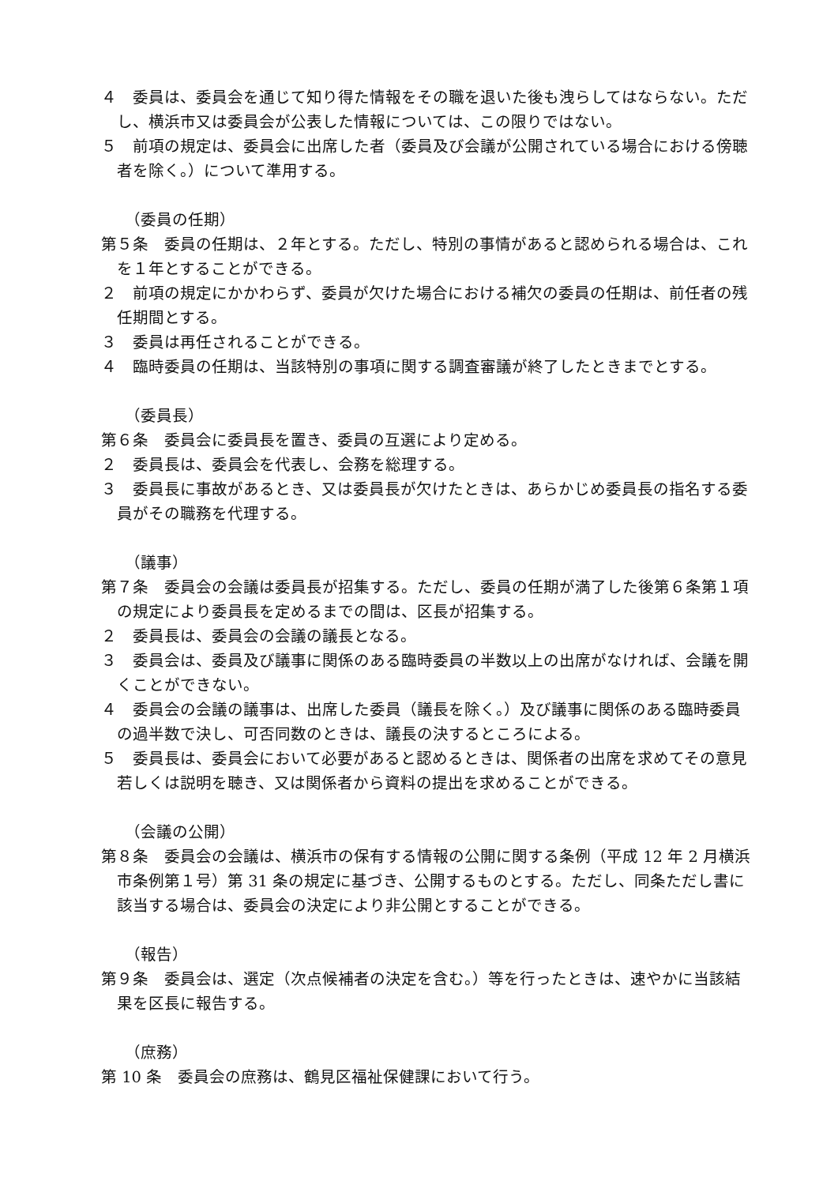４　委員は、委員会を通じて知り得た情報をその職を退いた後も洩らしてはならない。ただし、横浜市又は委員会が公表した情報については、この限りではない。
５　前項の規定は、委員会に出席した者（委員及び会議が公開されている場合における傍聴者を除く。）について準用する。
（委員の任期）
第５条　委員の任期は、２年とする。ただし、特別の事情があると認められる場合は、これを１年とすることができる。
２　前項の規定にかかわらず、委員が欠けた場合における補欠の委員の任期は、前任者の残任期間とする。
３　委員は再任されることができる。
４　臨時委員の任期は、当該特別の事項に関する調査審議が終了したときまでとする。
（委員長）
第６条　委員会に委員長を置き、委員の互選により定める。
２　委員長は、委員会を代表し、会務を総理する。
３　委員長に事故があるとき、又は委員長が欠けたときは、あらかじめ委員長の指名する委員がその職務を代理する。
（議事）
第７条　委員会の会議は委員長が招集する。ただし、委員の任期が満了した後第６条第１項の規定により委員長を定めるまでの間は、区長が招集する。
２　委員長は、委員会の会議の議長となる。
３　委員会は、委員及び議事に関係のある臨時委員の半数以上の出席がなければ、会議を開くことができない。
４　委員会の会議の議事は、出席した委員（議長を除く。）及び議事に関係のある臨時委員の過半数で決し、可否同数のときは、議長の決するところによる。
５　委員長は、委員会において必要があると認めるときは、関係者の出席を求めてその意見若しくは説明を聴き、又は関係者から資料の提出を求めることができる。
（会議の公開）
第８条　委員会の会議は、横浜市の保有する情報の公開に関する条例（平成 12 年 2 月横浜市条例第１号）第 31 条の規定に基づき、公開するものとする。ただし、同条ただし書に該当する場合は、委員会の決定により非公開とすることができる。
（報告）
第９条　委員会は、選定（次点候補者の決定を含む。）等を行ったときは、速やかに当該結果を区長に報告する。
（庶務）
第 10 条　委員会の庶務は、鶴見区福祉保健課において行う。